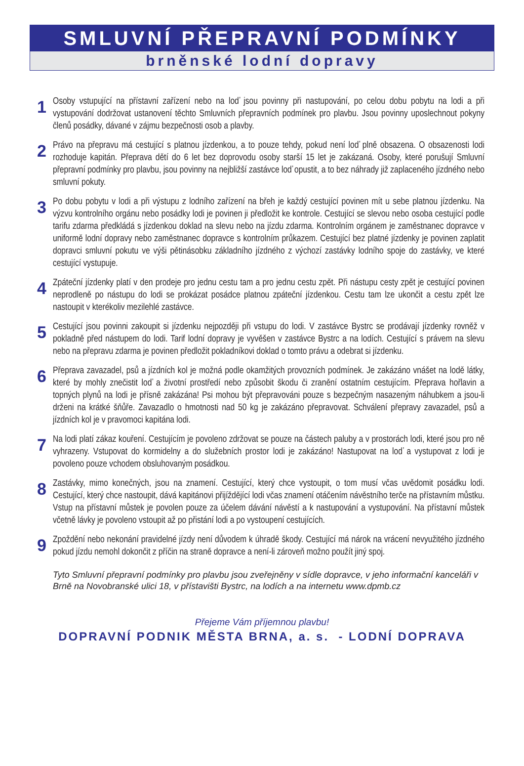SMLUVNÍ PŘEPRAVNÍ PODMÍNKY
brněnské lodní dopravy
1
Osoby vstupující na přístavní zařízení nebo na loď jsou povinny při nastupování, po celou dobu pobytu na lodi a při vystupování dodržovat ustanovení těchto Smluvních přepravních podmínek pro plavbu. Jsou povinny uposlechnout pokyny členů posádky, dávané v zájmu bezpečnosti osob a plavby.
2
Právo na přepravu má cestující s platnou jízdenkou, a to pouze tehdy, pokud není loď plně obsazena. O obsazenosti lodi rozhoduje kapitán. Přeprava dětí do 6 let bez doprovodu osoby starší 15 let je zakázaná. Osoby, které porušují Smluvní přepravní podmínky pro plavbu, jsou povinny na nejbližší zastávce loď opustit, a to bez náhrady již zaplaceného jízdného nebo smluvní pokuty.
3
Po dobu pobytu v lodi a při výstupu z lodního zařízení na břeh je každý cestující povinen mít u sebe platnou jízdenku. Na výzvu kontrolního orgánu nebo posádky lodi je povinen ji předložit ke kontrole. Cestující se slevou nebo osoba cestující podle tarifu zdarma předkládá s jízdenkou doklad na slevu nebo na jízdu zdarma. Kontrolním orgánem je zaměstnanec dopravce v uniformě lodní dopravy nebo zaměstnanec dopravce s kontrolním průkazem. Cestující bez platné jízdenky je povinen zaplatit dopravci smluvní pokutu ve výši pětinásobku základního jízdného z výchozí zastávky lodního spoje do zastávky, ve které cestující vystupuje.
4
Zpáteční jízdenky platí v den prodeje pro jednu cestu tam a pro jednu cestu zpět. Při nástupu cesty zpět je cestující povinen neprodleně po nástupu do lodi se prokázat posádce platnou zpáteční jízdenkou. Cestu tam lze ukončit a cestu zpět lze nastoupit v kterékoliv mezilehlé zastávce.
5
Cestující jsou povinni zakoupit si jízdenku nejpozději při vstupu do lodi. V zastávce Bystrc se prodávají jízdenky rovněž v pokladně před nástupem do lodi. Tarif lodní dopravy je vyvěšen v zastávce Bystrc a na lodích. Cestující s právem na slevu nebo na přepravu zdarma je povinen předložit pokladníkovi doklad o tomto právu a odebrat si jízdenku.
6
Přeprava zavazadel, psů a jízdních kol je možná podle okamžitých provozních podmínek. Je zakázáno vnášet na lodě látky, které by mohly znečistit loď a životní prostředí nebo způsobit škodu či zranění ostatním cestujícím. Přeprava hořlavin a topných plynů na lodi je přísně zakázána! Psi mohou být přepravováni pouze s bezpečným nasazeným náhubkem a jsou-li drženi na krátké šňůře. Zavazadlo o hmotnosti nad 50 kg je zakázáno přepravovat. Schválení přepravy zavazadel, psů a jízdních kol je v pravomoci kapitána lodi.
7
Na lodi platí zákaz kouření. Cestujícím je povoleno zdržovat se pouze na částech paluby a v prostorách lodi, které jsou pro ně vyhrazeny. Vstupovat do kormidelny a do služebních prostor lodi je zakázáno! Nastupovat na loď a vystupovat z lodi je povoleno pouze vchodem obsluhovaným posádkou.
8
Zastávky, mimo konečných, jsou na znamení. Cestující, který chce vystoupit, o tom musí včas uvědomit posádku lodi. Cestující, který chce nastoupit, dává kapitánovi přijíždějící lodi včas znamení otáčením návěstního terče na přístavním můstku. Vstup na přístavní můstek je povolen pouze za účelem dávání návěstí a k nastupování a vystupování. Na přístavní můstek včetně lávky je povoleno vstoupit až po přistání lodi a po vystoupení cestujících.
9
Zpoždění nebo nekonání pravidelné jízdy není důvodem k úhradě škody. Cestující má nárok na vrácení nevyužitého jízdného pokud jízdu nemohl dokončit z příčin na straně dopravce a není-li zároveň možno použít jiný spoj.
Tyto Smluvní přepravní podmínky pro plavbu jsou zveřejněny v sídle dopravce, v jeho informační kanceláři v Brně na Novobranské ulici 18, v přístavišti Bystrc, na lodích a na internetu www.dpmb.cz
Přejeme Vám příjemnou plavbu!
DOPRAVNÍ PODNIK MĚSTA BRNA, a. s. - LODNÍ DOPRAVA